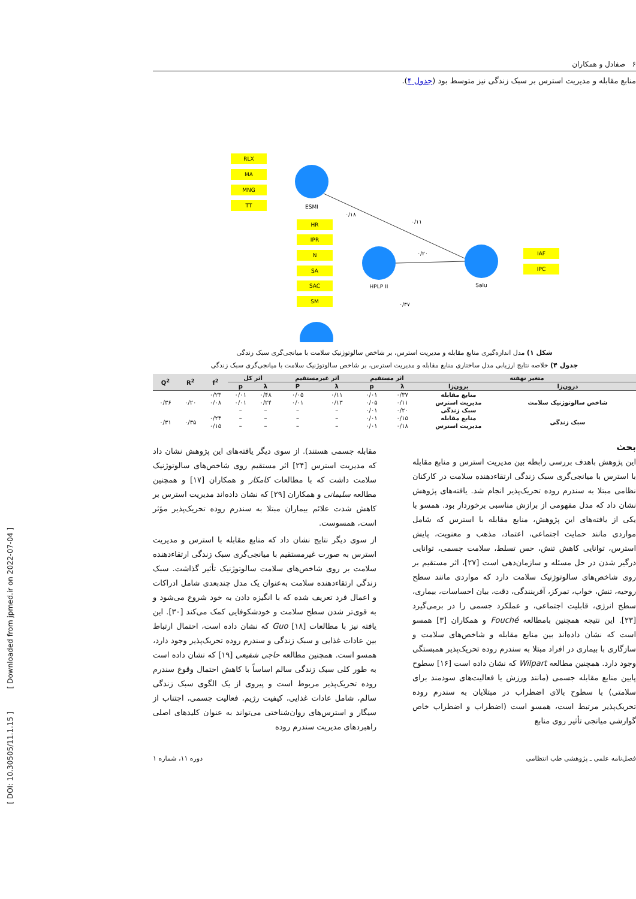[ DOI: 10.30505/11.1.15 ] [ Downloaded from jpmed.ir on 2022-07-04 ]
۶ صفادل و همکاران
منابع مقابله و مدیریت استرس بر سبک زندگی نیز متوسط بود (جدول ۴).
ESMI
HPLP II
Salu
RLX
MA
MNG
TT
HR
IPR
N
SA
SAC
SM
IAF
IPC
۰/۲۰
۰/۱۱
۰/۱۸
۰/۳۷
شکل ۱) مدل اندازه‌گیری منابع مقابله و مدیریت استرس، بر شاخص سالوتوژنیک سلامت با میانجی‌گری سبک زندگی
جدول ۴) خلاصه نتایج ارزیابی مدل ساختاری منابع مقابله و مدیریت استرس، بر شاخص سالوتوژنیک سلامت با میانجی‌گری سبک زندگی
| متغیر نهفته | | اثر مستقیم | | اثر غیرمستقیم | | اثر کل | | f<sup>2</sup> | R<sup>2</sup> | Q<sup>2</sup> |
| --- | --- | --- | --- | --- | --- | --- | --- | --- | --- | --- |
| درون‌زا | برون‌زا | λ | p | λ | P | λ | p | | | |
| شاخص سالوتوژنیک سلامت | منابع مقابله | ۰/۳۷ | ۰/۰۱ | ۰/۱۱ | ۰/۰۵ | ۰/۴۸ | ۰/۰۱ | ۰/۲۳ | ۰/۲۰ | ۰/۳۶ |
| | مدیریت استرس | ۰/۱۱ | ۰/۰۵ | ۰/۱۳ | ۰/۰۱ | ۰/۲۴ | ۰/۰۱ | ۰/۰۸ | | |
| | سبک زندگی | ۰/۲۰ | ۰/۰۱ | – | – | – | – | | | |
| سبک زندگی | منابع مقابله | ۰/۱۵ | ۰/۰۱ | – | – | – | – | ۰/۲۴ | ۰/۳۵ | ۰/۳۱ |
| | مدیریت استرس | ۰/۱۸ | ۰/۰۱ | – | – | – | – | ۰/۱۵ | | |
بحث
این پژوهش باهدف بررسی رابطه بین مدیریت استرس و منابع مقابله با استرس با میانجی‌گری سبک زندگی ارتقاءدهنده سلامت در کارکنان نظامی مبتلا به سندرم روده تحریک‌پذیر انجام شد. یافته‌های پژوهش نشان داد که مدل مفهومی از برازش مناسبی برخوردار بود. همسو با یکی از یافته‌های این پژوهش، منابع مقابله با استرس که شامل مواردی مانند حمایت اجتماعی، اعتماد، مذهب و معنویت، پایش استرس، توانایی کاهش تنش، حس تسلط، سلامت جسمی، توانایی درگیر شدن در حل مسئله و سازمان‌دهی است [۲۷]، اثر مستقیم بر روی شاخص‌های سالوتوژنیک سلامت دارد که مواردی مانند سطح روحیه، تنش، خواب، تمرکز، آفرینندگی، دقت، بیان احساسات، بیماری، سطح انرژی، قابلیت اجتماعی، و عملکرد جسمی را در برمی‌گیرد [۲۳]. این نتیجه همچنین بامطالعه Fouché و همکاران [۳] همسو است که نشان داده‌اند بین منابع مقابله و شاخص‌های سلامت و سازگاری با بیماری در افراد مبتلا به سندرم روده تحریک‌پذیر همبستگی وجود دارد. همچنین مطالعه Wilpart که نشان داده است [۱۶] سطوح پایین منابع مقابله جسمی (مانند ورزش یا فعالیت‌های سودمند برای سلامتی) با سطوح بالای اضطراب در مبتلایان به سندرم روده تحریک‌پذیر مرتبط است، همسو است (اضطراب و اضطراب خاص گوارشی میانجی تأثیر روی منابع
مقابله جسمی هستند). از سوی دیگر یافته‌های این پژوهش نشان داد که مدیریت استرس [۲۴] اثر مستقیم روی شاخص‌های سالوتوژنیک سلامت داشت که با مطالعات کامکار و همکاران [۱۷] و همچنین مطالعه سلیمانی و همکاران [۲۹] که نشان داده‌اند مدیریت استرس بر کاهش شدت علائم بیماران مبتلا به سندرم روده تحریک‌پذیر مؤثر است، همسوست.
از سوی دیگر نتایج نشان داد که منابع مقابله با استرس و مدیریت استرس به صورت غیرمستقیم با میانجی‌گری سبک زندگی ارتقاءدهنده سلامت بر روی شاخص‌های سلامت سالوتوژنیک تأثیر گذاشت. سبک زندگی ارتقاءدهنده سلامت به‌عنوان یک مدل چندبعدی شامل ادراکات و اعمال فرد تعریف شده که با انگیزه دادن به خود شروع می‌شود و به قوی‌تر شدن سطح سلامت و خودشکوفایی کمک می‌کند [۳۰]. این یافته نیز با مطالعات Guo [۱۸] که نشان داده است، احتمال ارتباط بین عادات غذایی و سبک زندگی و سندرم روده تحریک‌پذیر وجود دارد، همسو است. همچنین مطالعه حاجی شفیعی [۱۹] که نشان داده است به طور کلی سبک زندگی سالم اساساً با کاهش احتمال وقوع سندرم روده تحریک‌پذیر مربوط است و پیروی از یک الگوی سبک زندگی سالم، شامل عادات غذایی، کیفیت رژیم، فعالیت جسمی، اجتناب از سیگار و استرس‌های روان‌شناختی می‌تواند به عنوان کلیدهای اصلی راهبردهای مدیریت سندرم روده
فصل‌نامه علمی ـ پژوهشی طب انتظامی دوره ۱۱، شماره ۱